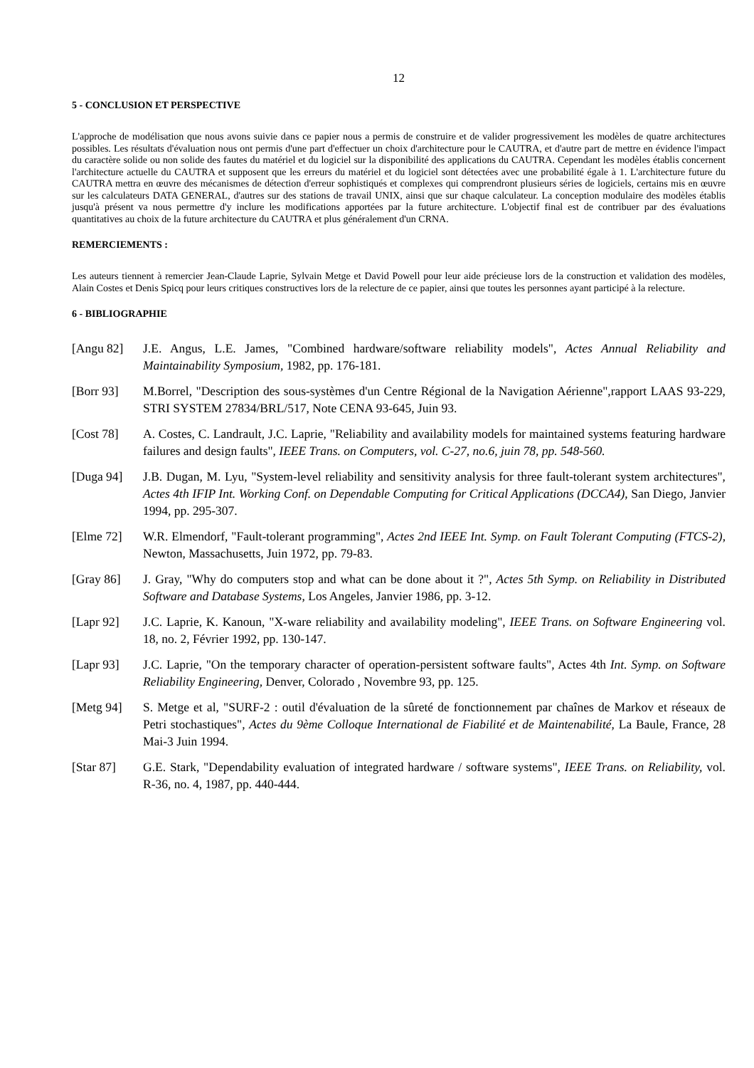12
5 - CONCLUSION ET PERSPECTIVE
L'approche de modélisation que nous avons suivie dans ce papier nous a permis de construire et de valider progressivement les modèles de quatre architectures possibles. Les résultats d'évaluation nous ont permis d'une part d'effectuer un choix d'architecture pour le CAUTRA, et d'autre part de mettre en évidence l'impact du caractère solide ou non solide des fautes du matériel et du logiciel sur la disponibilité des applications du CAUTRA. Cependant les modèles établis concernent l'architecture actuelle du CAUTRA et supposent que les erreurs du matériel et du logiciel sont détectées avec une probabilité égale à 1. L'architecture future du CAUTRA mettra en œuvre des mécanismes de détection d'erreur sophistiqués et complexes qui comprendront plusieurs séries de logiciels, certains mis en œuvre sur les calculateurs DATA GENERAL, d'autres sur des stations de travail UNIX, ainsi que sur chaque calculateur. La conception modulaire des modèles établis jusqu'à présent va nous permettre d'y inclure les modifications apportées par la future architecture. L'objectif final est de contribuer par des évaluations quantitatives au choix de la future architecture du CAUTRA et plus généralement d'un CRNA.
REMERCIEMENTS :
Les auteurs tiennent à remercier Jean-Claude Laprie, Sylvain Metge et David Powell pour leur aide précieuse lors de la construction et validation des modèles, Alain Costes et Denis Spicq pour leurs critiques constructives lors de la relecture de ce papier, ainsi que toutes les personnes ayant participé à la relecture.
6 - BIBLIOGRAPHIE
[Angu 82] J.E. Angus, L.E. James, "Combined hardware/software reliability models", Actes Annual Reliability and Maintainability Symposium, 1982, pp. 176-181.
[Borr 93] M.Borrel, "Description des sous-systèmes d'un Centre Régional de la Navigation Aérienne",rapport LAAS 93-229, STRI SYSTEM 27834/BRL/517, Note CENA 93-645, Juin 93.
[Cost 78] A. Costes, C. Landrault, J.C. Laprie, "Reliability and availability models for maintained systems featuring hardware failures and design faults", IEEE Trans. on Computers, vol. C-27, no.6, juin 78, pp. 548-560.
[Duga 94] J.B. Dugan, M. Lyu, "System-level reliability and sensitivity analysis for three fault-tolerant system architectures", Actes 4th IFIP Int. Working Conf. on Dependable Computing for Critical Applications (DCCA4), San Diego, Janvier 1994, pp. 295-307.
[Elme 72] W.R. Elmendorf, "Fault-tolerant programming", Actes 2nd IEEE Int. Symp. on Fault Tolerant Computing (FTCS-2), Newton, Massachusetts, Juin 1972, pp. 79-83.
[Gray 86] J. Gray, "Why do computers stop and what can be done about it ?", Actes 5th Symp. on Reliability in Distributed Software and Database Systems, Los Angeles, Janvier 1986, pp. 3-12.
[Lapr 92] J.C. Laprie, K. Kanoun, "X-ware reliability and availability modeling", IEEE Trans. on Software Engineering vol. 18, no. 2, Février 1992, pp. 130-147.
[Lapr 93] J.C. Laprie, "On the temporary character of operation-persistent software faults", Actes 4th Int. Symp. on Software Reliability Engineering, Denver, Colorado , Novembre 93, pp. 125.
[Metg 94] S. Metge et al, "SURF-2 : outil d'évaluation de la sûreté de fonctionnement par chaînes de Markov et réseaux de Petri stochastiques", Actes du 9ème Colloque International de Fiabilité et de Maintenabilité, La Baule, France, 28 Mai-3 Juin 1994.
[Star 87] G.E. Stark, "Dependability evaluation of integrated hardware / software systems", IEEE Trans. on Reliability, vol. R-36, no. 4, 1987, pp. 440-444.